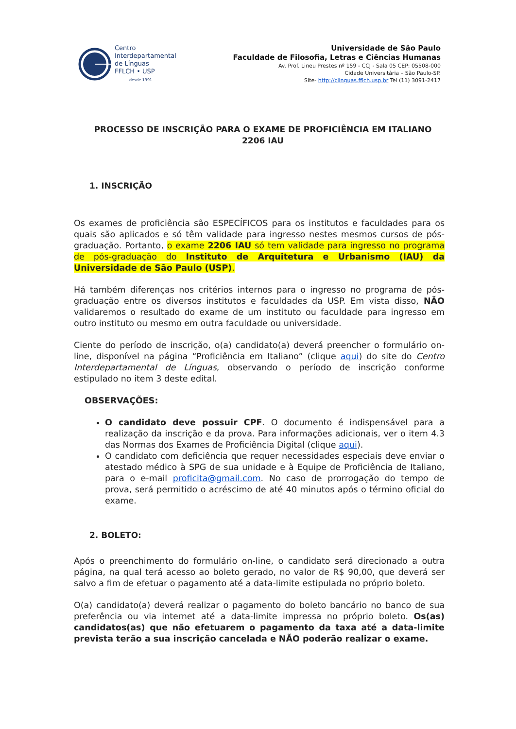Centro
Interdepartamental
de Línguas
FFLCH • USP
desde 1991
Universidade de São Paulo
Faculdade de Filosofia, Letras e Ciências Humanas
Av. Prof. Lineu Prestes nº 159 - CCJ - Sala 05 CEP: 05508-000
Cidade Universitária – São Paulo-SP.
Site- http://clinguas.fflch.usp.br Tel (11) 3091-2417
PROCESSO DE INSCRIÇÃO PARA O EXAME DE PROFICIÊNCIA EM ITALIANO
2206 IAU
1. INSCRIÇÃO
Os exames de proficiência são ESPECÍFICOS para os institutos e faculdades para os quais são aplicados e só têm validade para ingresso nestes mesmos cursos de pós-graduação. Portanto, o exame 2206 IAU só tem validade para ingresso no programa de pós-graduação do Instituto de Arquitetura e Urbanismo (IAU) da Universidade de São Paulo (USP).
Há também diferenças nos critérios internos para o ingresso no programa de pós-graduação entre os diversos institutos e faculdades da USP. Em vista disso, NÃO validaremos o resultado do exame de um instituto ou faculdade para ingresso em outro instituto ou mesmo em outra faculdade ou universidade.
Ciente do período de inscrição, o(a) candidato(a) deverá preencher o formulário on-line, disponível na página “Proficiência em Italiano” (clique aqui) do site do Centro Interdepartamental de Línguas, observando o período de inscrição conforme estipulado no item 3 deste edital.
OBSERVAÇÕES:
O candidato deve possuir CPF. O documento é indispensável para a realização da inscrição e da prova. Para informações adicionais, ver o item 4.3 das Normas dos Exames de Proficiência Digital (clique aqui).
O candidato com deficiência que requer necessidades especiais deve enviar o atestado médico à SPG de sua unidade e à Equipe de Proficiência de Italiano, para o e-mail proficita@gmail.com. No caso de prorrogação do tempo de prova, será permitido o acréscimo de até 40 minutos após o término oficial do exame.
2. BOLETO:
Após o preenchimento do formulário on-line, o candidato será direcionado a outra página, na qual terá acesso ao boleto gerado, no valor de R$ 90,00, que deverá ser salvo a fim de efetuar o pagamento até a data-limite estipulada no próprio boleto.
O(a) candidato(a) deverá realizar o pagamento do boleto bancário no banco de sua preferência ou via internet até a data-limite impressa no próprio boleto. Os(as) candidatos(as) que não efetuarem o pagamento da taxa até a data-limite prevista terão a sua inscrição cancelada e NÃO poderão realizar o exame.